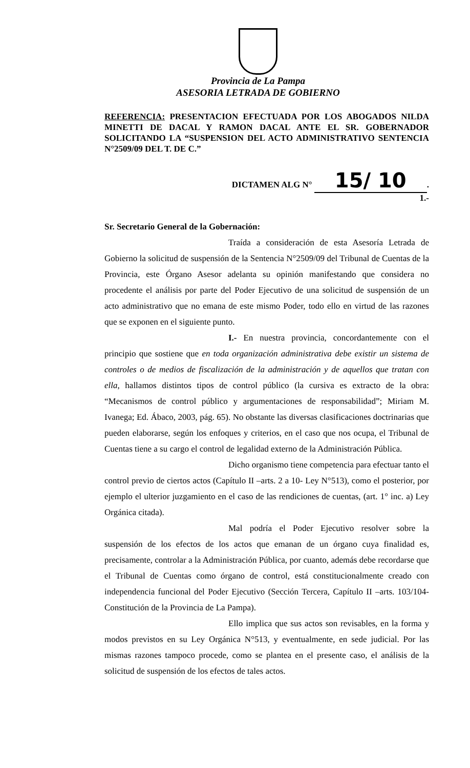Provincia de La Pampa
ASESORIA LETRADA DE GOBIERNO
REFERENCIA: PRESENTACION EFECTUADA POR LOS ABOGADOS NILDA MINETTI DE DACAL Y RAMON DACAL ANTE EL SR. GOBERNADOR SOLICITANDO LA “SUSPENSION DEL ACTO ADMINISTRATIVO SENTENCIA N°2509/09 DEL T. DE C.”
DICTAMEN ALG N° 15/ 10.
1.-
Sr. Secretario General de la Gobernación:
Traída a consideración de esta Asesoría Letrada de Gobierno la solicitud de suspensión de la Sentencia N°2509/09 del Tribunal de Cuentas de la Provincia, este Órgano Asesor adelanta su opinión manifestando que considera no procedente el análisis por parte del Poder Ejecutivo de una solicitud de suspensión de un acto administrativo que no emana de este mismo Poder, todo ello en virtud de las razones que se exponen en el siguiente punto.
I.- En nuestra provincia, concordantemente con el principio que sostiene que en toda organización administrativa debe existir un sistema de controles o de medios de fiscalización de la administración y de aquellos que tratan con ella, hallamos distintos tipos de control público (la cursiva es extracto de la obra: “Mecanismos de control público y argumentaciones de responsabilidad”; Miriam M. Ivanega; Ed. Ábaco, 2003, pág. 65). No obstante las diversas clasificaciones doctrinarias que pueden elaborarse, según los enfoques y criterios, en el caso que nos ocupa, el Tribunal de Cuentas tiene a su cargo el control de legalidad externo de la Administración Pública.
Dicho organismo tiene competencia para efectuar tanto el control previo de ciertos actos (Capítulo II –arts. 2 a 10- Ley N°513), como el posterior, por ejemplo el ulterior juzgamiento en el caso de las rendiciones de cuentas, (art. 1° inc. a) Ley Orgánica citada).
Mal podría el Poder Ejecutivo resolver sobre la suspensión de los efectos de los actos que emanan de un órgano cuya finalidad es, precisamente, controlar a la Administración Pública, por cuanto, además debe recordarse que el Tribunal de Cuentas como órgano de control, está constitucionalmente creado con independencia funcional del Poder Ejecutivo (Sección Tercera, Capítulo II –arts. 103/104- Constitución de la Provincia de La Pampa).
Ello implica que sus actos son revisables, en la forma y modos previstos en su Ley Orgánica N°513, y eventualmente, en sede judicial. Por las mismas razones tampoco procede, como se plantea en el presente caso, el análisis de la solicitud de suspensión de los efectos de tales actos.